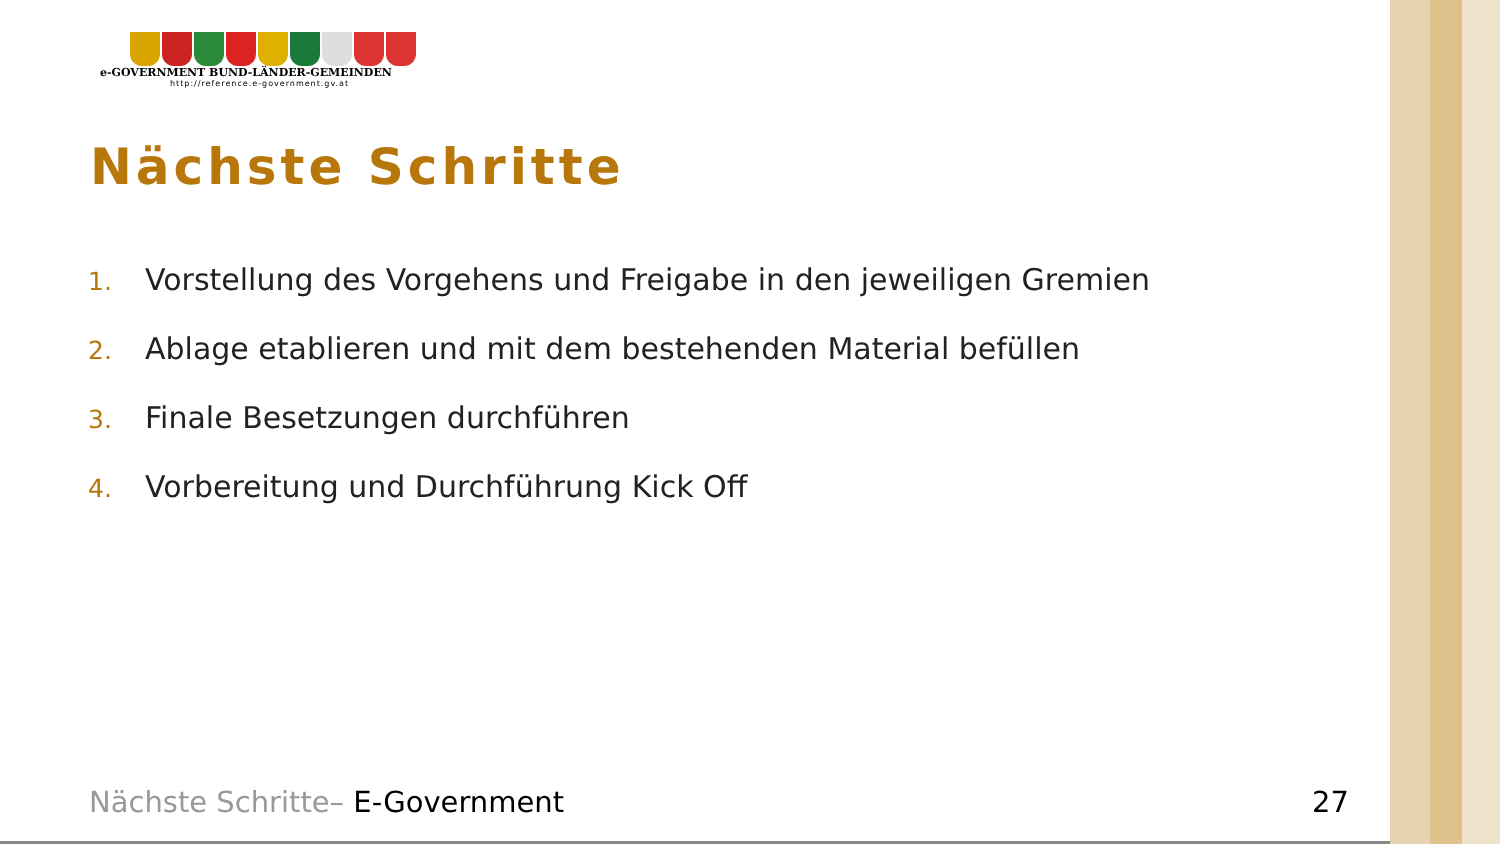e-GOVERNMENT BUND-LÄNDER-GEMEINDEN
http://reference.e-government.gv.at
Nächste Schritte
1. Vorstellung des Vorgehens und Freigabe in den jeweiligen Gremien
2. Ablage etablieren und mit dem bestehenden Material befüllen
3. Finale Besetzungen durchführen
4. Vorbereitung und Durchführung Kick Off
Nächste Schritte– E-Government 27